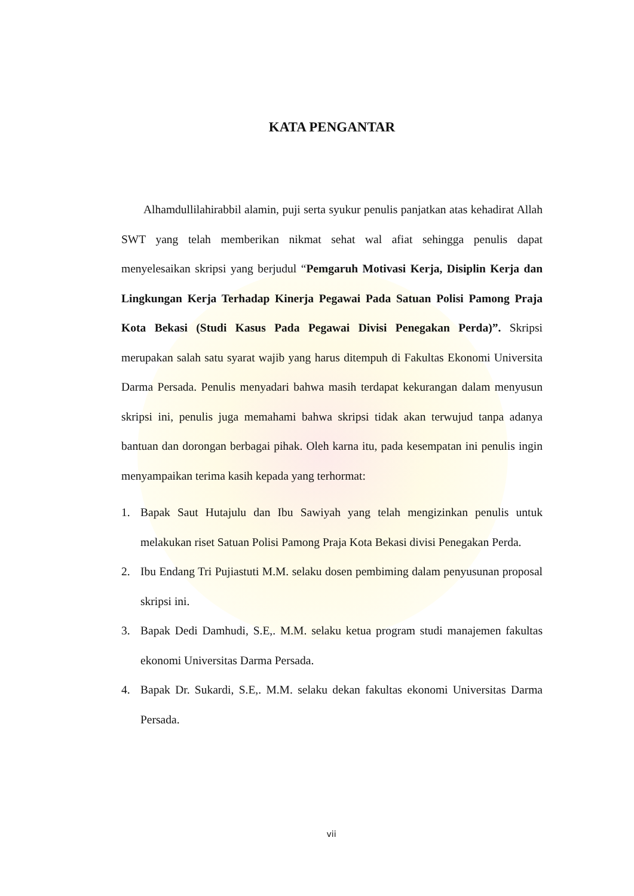KATA PENGANTAR
Alhamdullilahirabbil alamin, puji serta syukur penulis panjatkan atas kehadirat Allah SWT yang telah memberikan nikmat sehat wal afiat sehingga penulis dapat menyelesaikan skripsi yang berjudul “Pemgaruh Motivasi Kerja, Disiplin Kerja dan Lingkungan Kerja Terhadap Kinerja Pegawai Pada Satuan Polisi Pamong Praja Kota Bekasi (Studi Kasus Pada Pegawai Divisi Penegakan Perda)”. Skripsi merupakan salah satu syarat wajib yang harus ditempuh di Fakultas Ekonomi Universita Darma Persada. Penulis menyadari bahwa masih terdapat kekurangan dalam menyusun skripsi ini, penulis juga memahami bahwa skripsi tidak akan terwujud tanpa adanya bantuan dan dorongan berbagai pihak. Oleh karna itu, pada kesempatan ini penulis ingin menyampaikan terima kasih kepada yang terhormat:
1. Bapak Saut Hutajulu dan Ibu Sawiyah yang telah mengizinkan penulis untuk melakukan riset Satuan Polisi Pamong Praja Kota Bekasi divisi Penegakan Perda.
2. Ibu Endang Tri Pujiastuti M.M. selaku dosen pembiming dalam penyusunan proposal skripsi ini.
3. Bapak Dedi Damhudi, S.E,. M.M. selaku ketua program studi manajemen fakultas ekonomi Universitas Darma Persada.
4. Bapak Dr. Sukardi, S.E,. M.M. selaku dekan fakultas ekonomi Universitas Darma Persada.
vii